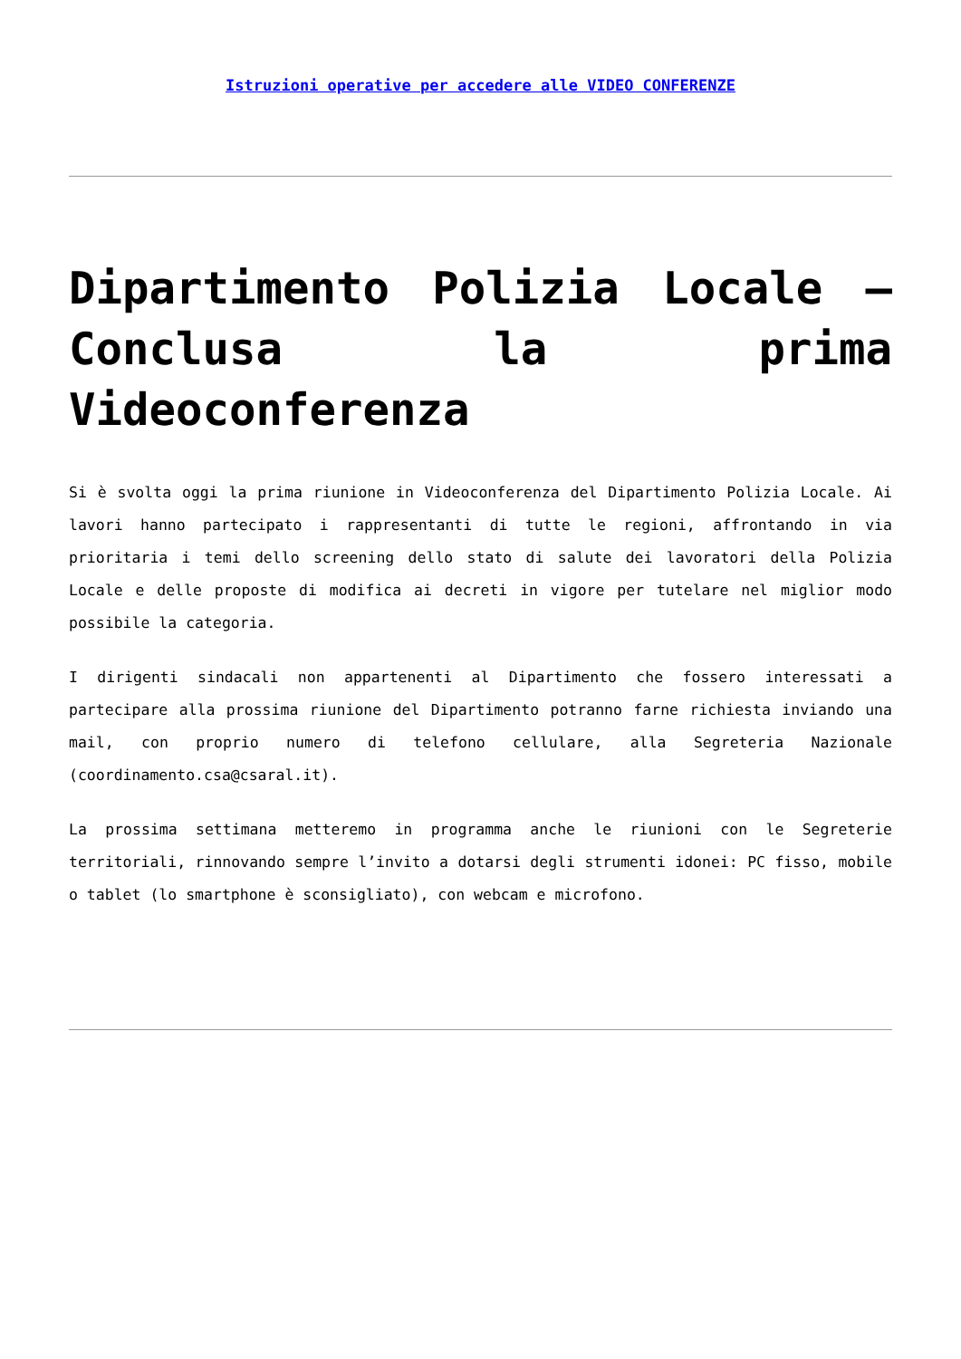Istruzioni operative per accedere alle VIDEO CONFERENZE
Dipartimento Polizia Locale – Conclusa la prima Videoconferenza
Si è svolta oggi la prima riunione in Videoconferenza del Dipartimento Polizia Locale. Ai lavori hanno partecipato i rappresentanti di tutte le regioni, affrontando in via prioritaria i temi dello screening dello stato di salute dei lavoratori della Polizia Locale e delle proposte di modifica ai decreti in vigore per tutelare nel miglior modo possibile la categoria.
I dirigenti sindacali non appartenenti al Dipartimento che fossero interessati a partecipare alla prossima riunione del Dipartimento potranno farne richiesta inviando una mail, con proprio numero di telefono cellulare, alla Segreteria Nazionale (coordinamento.csa@csaral.it).
La prossima settimana metteremo in programma anche le riunioni con le Segreterie territoriali, rinnovando sempre l’invito a dotarsi degli strumenti idonei: PC fisso, mobile o tablet (lo smartphone è sconsigliato), con webcam e microfono.